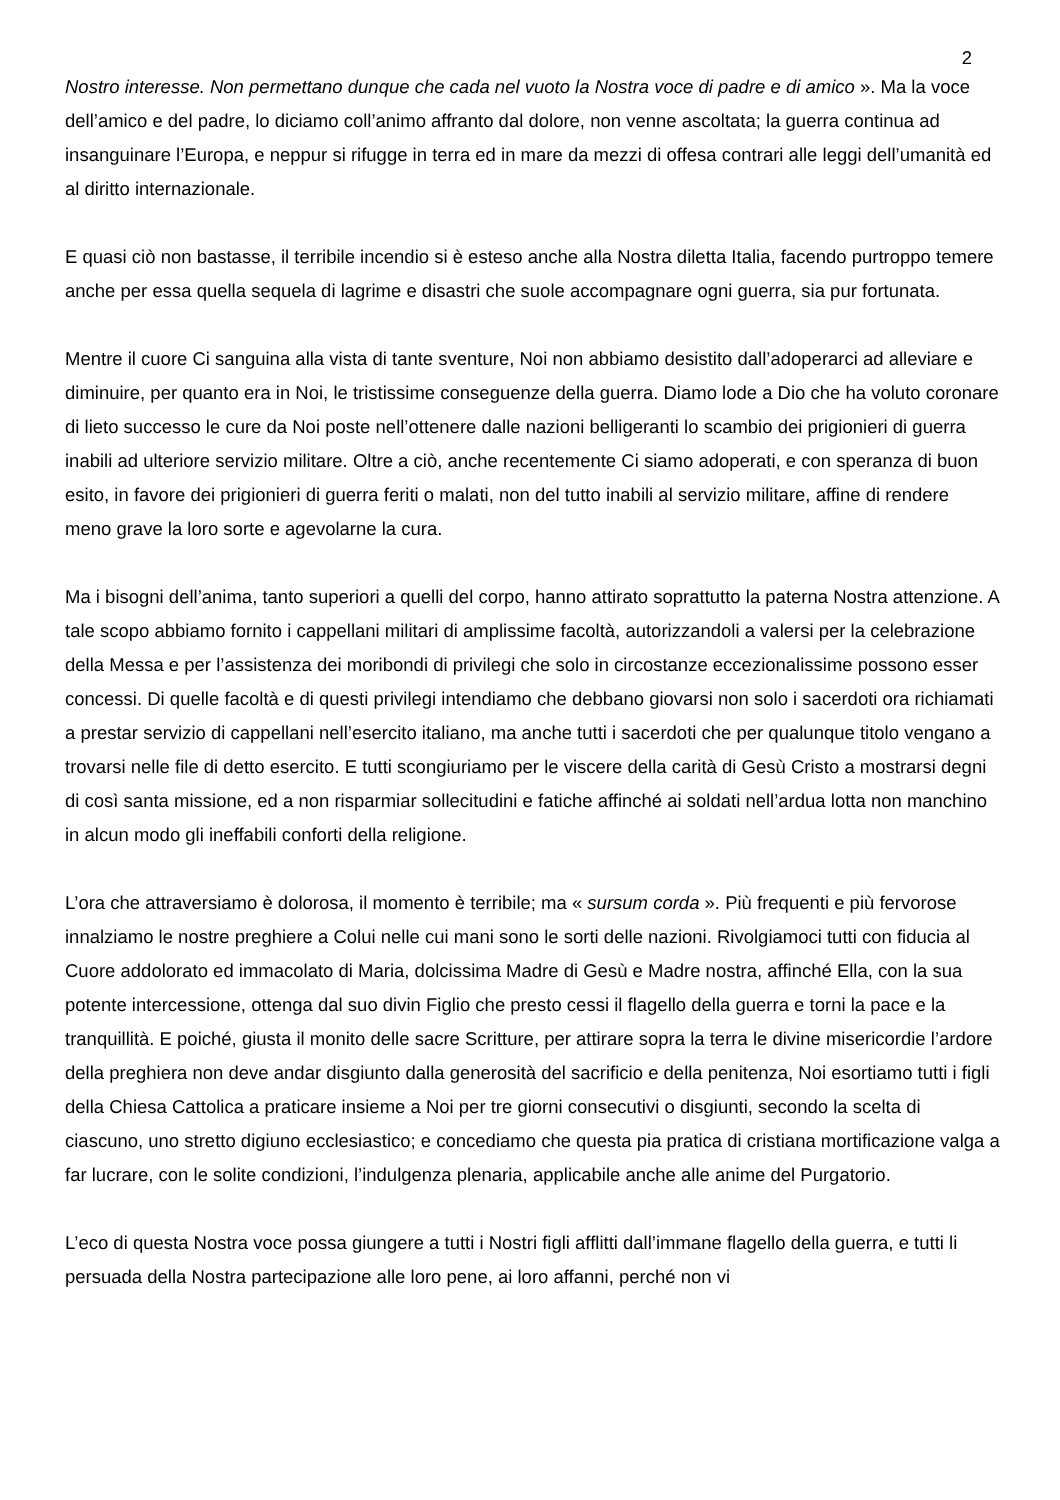2
Nostro interesse. Non permettano dunque che cada nel vuoto la Nostra voce di padre e di amico ». Ma la voce dell’amico e del padre, lo diciamo coll’animo affranto dal dolore, non venne ascoltata; la guerra continua ad insanguinare l’Europa, e neppur si rifugge in terra ed in mare da mezzi di offesa contrari alle leggi dell’umanità ed al diritto internazionale.
E quasi ciò non bastasse, il terribile incendio si è esteso anche alla Nostra diletta Italia, facendo purtroppo temere anche per essa quella sequela di lagrime e disastri che suole accompagnare ogni guerra, sia pur fortunata.
Mentre il cuore Ci sanguina alla vista di tante sventure, Noi non abbiamo desistito dall’adoperarci ad alleviare e diminuire, per quanto era in Noi, le tristissime conseguenze della guerra. Diamo lode a Dio che ha voluto coronare di lieto successo le cure da Noi poste nell’ottenere dalle nazioni belligeranti lo scambio dei prigionieri di guerra inabili ad ulteriore servizio militare. Oltre a ciò, anche recentemente Ci siamo adoperati, e con speranza di buon esito, in favore dei prigionieri di guerra feriti o malati, non del tutto inabili al servizio militare, affine di rendere meno grave la loro sorte e agevolarne la cura.
Ma i bisogni dell’anima, tanto superiori a quelli del corpo, hanno attirato soprattutto la paterna Nostra attenzione. A tale scopo abbiamo fornito i cappellani militari di amplissime facoltà, autorizzandoli a valersi per la celebrazione della Messa e per l’assistenza dei moribondi di privilegi che solo in circostanze eccezionalissime possono esser concessi. Di quelle facoltà e di questi privilegi intendiamo che debbano giovarsi non solo i sacerdoti ora richiamati a prestar servizio di cappellani nell’esercito italiano, ma anche tutti i sacerdoti che per qualunque titolo vengano a trovarsi nelle file di detto esercito. E tutti scongiuriamo per le viscere della carità di Gesù Cristo a mostrarsi degni di così santa missione, ed a non risparmiar sollecitudini e fatiche affinché ai soldati nell’ardua lotta non manchino in alcun modo gli ineffabili conforti della religione.
L’ora che attraversiamo è dolorosa, il momento è terribile; ma « sursum corda ». Più frequenti e più fervorose innalziamo le nostre preghiere a Colui nelle cui mani sono le sorti delle nazioni. Rivolgiamoci tutti con fiducia al Cuore addolorato ed immacolato di Maria, dolcissima Madre di Gesù e Madre nostra, affinché Ella, con la sua potente intercessione, ottenga dal suo divin Figlio che presto cessi il flagello della guerra e torni la pace e la tranquillità. E poiché, giusta il monito delle sacre Scritture, per attirare sopra la terra le divine misericordie l’ardore della preghiera non deve andar disgiunto dalla generosità del sacrificio e della penitenza, Noi esortiamo tutti i figli della Chiesa Cattolica a praticare insieme a Noi per tre giorni consecutivi o disgiunti, secondo la scelta di ciascuno, uno stretto digiuno ecclesiastico; e concediamo che questa pia pratica di cristiana mortificazione valga a far lucrare, con le solite condizioni, l’indulgenza plenaria, applicabile anche alle anime del Purgatorio.
L’eco di questa Nostra voce possa giungere a tutti i Nostri figli afflitti dall’immane flagello della guerra, e tutti li persuada della Nostra partecipazione alle loro pene, ai loro affanni, perché non vi